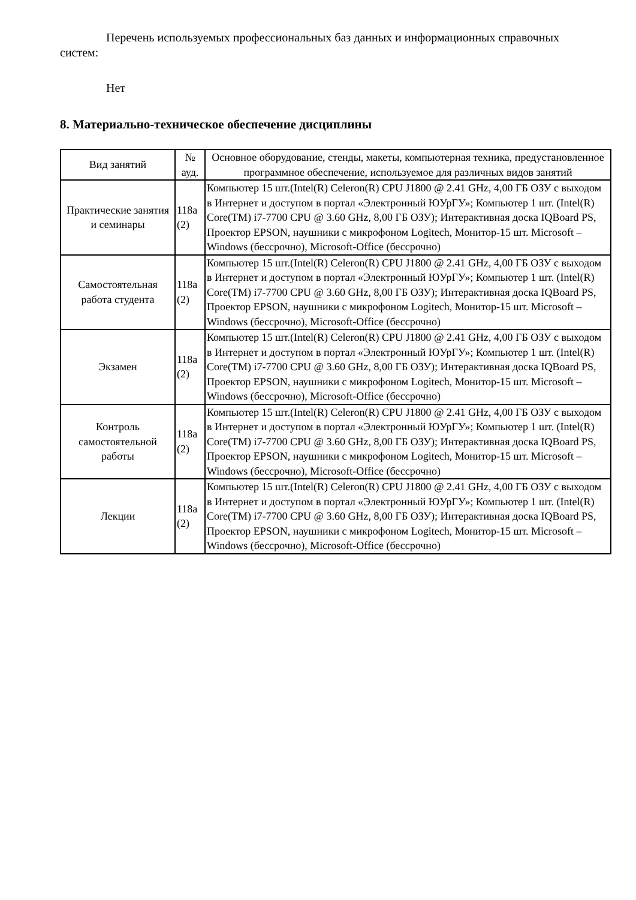Перечень используемых профессиональных баз данных и информационных справочных систем:
Нет
8. Материально-техническое обеспечение дисциплины
| Вид занятий | № ауд. | Основное оборудование, стенды, макеты, компьютерная техника, предустановленное программное обеспечение, используемое для различных видов занятий |
| Практические занятия и семинары | 118а (2) | Компьютер 15 шт.(Intel(R) Celeron(R) CPU J1800 @ 2.41 GHz, 4,00 ГБ ОЗУ с выходом в Интернет и доступом в портал «Электронный ЮУрГУ»; Компьютер 1 шт. (Intel(R) Core(TM) i7-7700 CPU @ 3.60 GHz, 8,00 ГБ ОЗУ); Интерактивная доска IQBoard PS, Проектор EPSON, наушники с микрофоном Logitech, Монитор-15 шт. Microsoft – Windows (бессрочно), Microsoft-Office (бессрочно) |
| Самостоятельная работа студента | 118а (2) | Компьютер 15 шт.(Intel(R) Celeron(R) CPU J1800 @ 2.41 GHz, 4,00 ГБ ОЗУ с выходом в Интернет и доступом в портал «Электронный ЮУрГУ»; Компьютер 1 шт. (Intel(R) Core(TM) i7-7700 CPU @ 3.60 GHz, 8,00 ГБ ОЗУ); Интерактивная доска IQBoard PS, Проектор EPSON, наушники с микрофоном Logitech, Монитор-15 шт. Microsoft – Windows (бессрочно), Microsoft-Office (бессрочно) |
| Экзамен | 118а (2) | Компьютер 15 шт.(Intel(R) Celeron(R) CPU J1800 @ 2.41 GHz, 4,00 ГБ ОЗУ с выходом в Интернет и доступом в портал «Электронный ЮУрГУ»; Компьютер 1 шт. (Intel(R) Core(TM) i7-7700 CPU @ 3.60 GHz, 8,00 ГБ ОЗУ); Интерактивная доска IQBoard PS, Проектор EPSON, наушники с микрофоном Logitech, Монитор-15 шт. Microsoft – Windows (бессрочно), Microsoft-Office (бессрочно) |
| Контроль самостоятельной работы | 118а (2) | Компьютер 15 шт.(Intel(R) Celeron(R) CPU J1800 @ 2.41 GHz, 4,00 ГБ ОЗУ с выходом в Интернет и доступом в портал «Электронный ЮУрГУ»; Компьютер 1 шт. (Intel(R) Core(TM) i7-7700 CPU @ 3.60 GHz, 8,00 ГБ ОЗУ); Интерактивная доска IQBoard PS, Проектор EPSON, наушники с микрофоном Logitech, Монитор-15 шт. Microsoft – Windows (бессрочно), Microsoft-Office (бессрочно) |
| Лекции | 118а (2) | Компьютер 15 шт.(Intel(R) Celeron(R) CPU J1800 @ 2.41 GHz, 4,00 ГБ ОЗУ с выходом в Интернет и доступом в портал «Электронный ЮУрГУ»; Компьютер 1 шт. (Intel(R) Core(TM) i7-7700 CPU @ 3.60 GHz, 8,00 ГБ ОЗУ); Интерактивная доска IQBoard PS, Проектор EPSON, наушники с микрофоном Logitech, Монитор-15 шт. Microsoft – Windows (бессрочно), Microsoft-Office (бессрочно) |